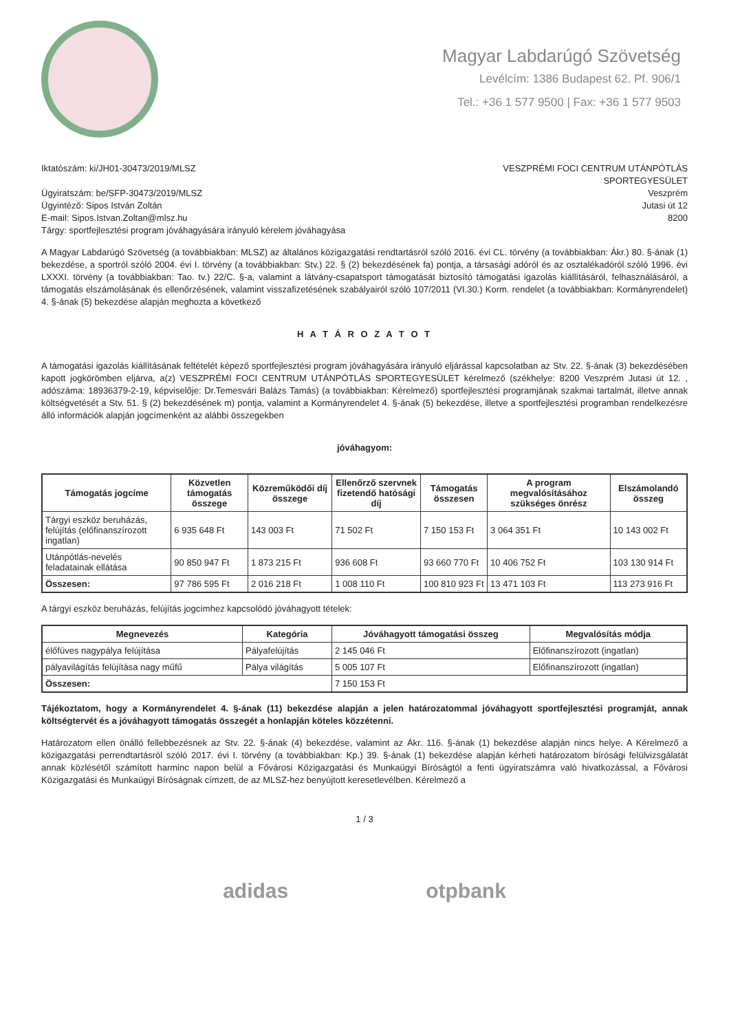Magyar Labdarúgó Szövetség
Levélcím: 1386 Budapest 62. Pf. 906/1
Tel.: +36 1 577 9500 | Fax: +36 1 577 9503
Iktatószám: ki/JH01-30473/2019/MLSZ
Ügyiratszám: be/SFP-30473/2019/MLSZ
Ügyintéző: Sipos István Zoltán
E-mail: Sipos.Istvan.Zoltan@mlsz.hu
Tárgy: sportfejlesztési program jóváhagyására irányuló kérelem jóváhagyása
VESZPRÉMI FOCI CENTRUM UTÁNPÓTLÁS
SPORTEGYESÜLET
Veszprém
Jutasi út 12
8200
A Magyar Labdarúgó Szövetség (a továbbiakban: MLSZ) az általános közigazgatási rendtartásról szóló 2016. évi CL. törvény (a továbbiakban: Ákr.) 80. §-ának (1) bekezdése, a sportról szóló 2004. évi I. törvény (a továbbiakban: Stv.) 22. § (2) bekezdésének fa) pontja, a társasági adóról és az osztalékadóról szóló 1996. évi LXXXI. törvény (a továbbiakban: Tao. tv.) 22/C. §-a, valamint a látvány-csapatsport támogatását biztosító támogatási igazolás kiállításáról, felhasználásáról, a támogatás elszámolásának és ellenőrzésének, valamint visszafizetésének szabályairól szóló 107/2011 (VI.30.) Korm. rendelet (a továbbiakban: Kormányrendelet) 4. §-ának (5) bekezdése alapján meghozta a következő
H A T Á R O Z A T O T
A támogatási igazolás kiállításának feltételét képező sportfejlesztési program jóváhagyására irányuló eljárással kapcsolatban az Stv. 22. §-ának (3) bekezdésében kapott jogkörömben eljárva, a(z) VESZPRÉMI FOCI CENTRUM UTÁNPÓTLÁS SPORTEGYESÜLET kérelmező (székhelye: 8200 Veszprém Jutasi út 12. , adószáma: 18936379-2-19, képviselője: Dr.Temesvári Balázs Tamás) (a továbbiakban: Kérelmező) sportfejlesztési programjának szakmai tartalmát, illetve annak költségvetését a Stv. 51. § (2) bekezdésének m) pontja, valamint a Kormányrendelet 4. §-ának (5) bekezdése, illetve a sportfejlesztési programban rendelkezésre álló információk alapján jogcímenként az alábbi összegekben
jóváhagyom:
| Támogatás jogcíme | Közvetlen támogatás összege | Közreműködői díj összege | Ellenőrző szervnek fizetendő hatósági díj | Támogatás összesen | A program megvalósításához szükséges önrész | Elszámolandó összeg |
| --- | --- | --- | --- | --- | --- | --- |
| Tárgyi eszköz beruházás, felújítás (előfinanszírozott ingatlan) | 6 935 648 Ft | 143 003 Ft | 71 502 Ft | 7 150 153 Ft | 3 064 351 Ft | 10 143 002 Ft |
| Utánpótlás-nevelés feladatainak ellátása | 90 850 947 Ft | 1 873 215 Ft | 936 608 Ft | 93 660 770 Ft | 10 406 752 Ft | 103 130 914 Ft |
| Összesen: | 97 786 595 Ft | 2 016 218 Ft | 1 008 110 Ft | 100 810 923 Ft | 13 471 103 Ft | 113 273 916 Ft |
A tárgyi eszköz beruházás, felújítás jogcímhez kapcsolódó jóváhagyott tételek:
| Megnevezés | Kategória | Jóváhagyott támogatási összeg | Megvalósítás módja |
| --- | --- | --- | --- |
| élőfüves nagypálya felújítása | Pályafelújítás | 2 145 046 Ft | Előfinanszírozott (ingatlan) |
| pályavilágítás felújítása nagy műfű | Pálya világítás | 5 005 107 Ft | Előfinanszírozott (ingatlan) |
| Összesen: | | 7 150 153 Ft | |
Tájékoztatom, hogy a Kormányrendelet 4. §-ának (11) bekezdése alapján a jelen határozatommal jóváhagyott sportfejlesztési programját, annak költségtervét és a jóváhagyott támogatás összegét a honlapján köteles közzétenni.
Határozatom ellen önálló fellebbezésnek az Stv. 22. §-ának (4) bekezdése, valamint az Ákr. 116. §-ának (1) bekezdése alapján nincs helye. A Kérelmező a közigazgatási perrendtartásról szóló 2017. évi I. törvény (a továbbiakban: Kp.) 39. §-ának (1) bekezdése alapján kérheti határozatom bírósági felülvizsgálatát annak közlésétől számított harminc napon belül a Fővárosi Közigazgatási és Munkaügyi Bíróságtól a fenti ügyiratszámra való hivatkozással, a Fővárosi Közigazgatási és Munkaügyi Bíróságnak címzett, de az MLSZ-hez benyújtott keresetlevélben. Kérelmező a
1 / 3
adidas otpbank